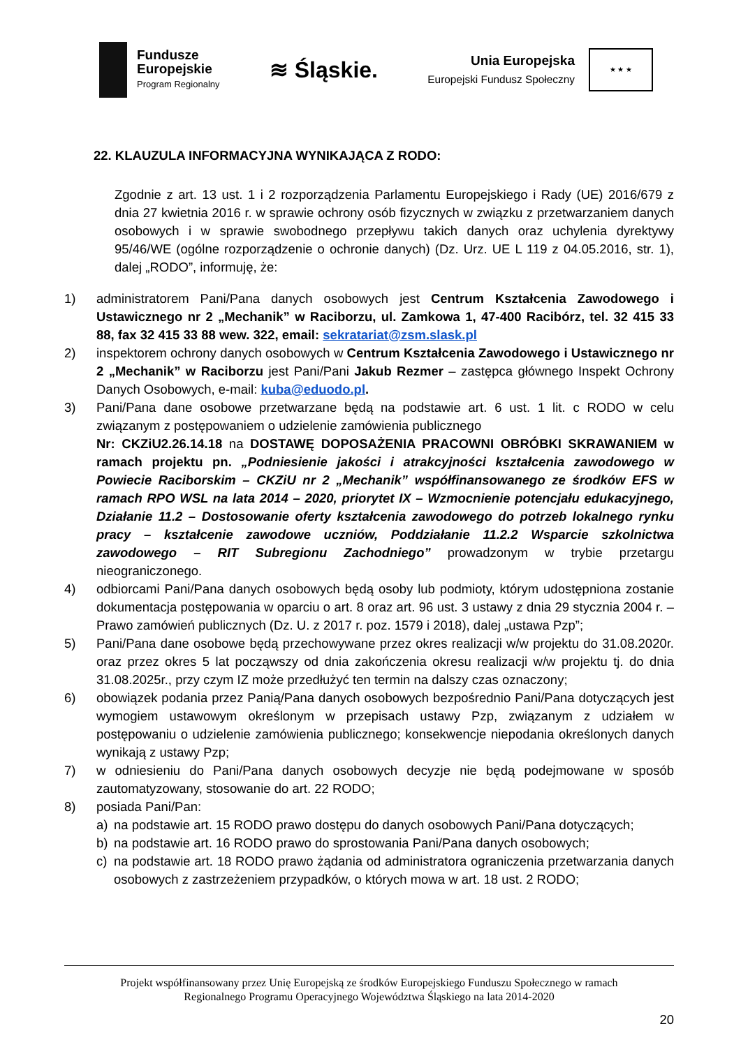Fundusze
Europejskie
Program Regionalny
≋ Śląskie.
Unia Europejska
Europejski Fundusz Społeczny
★ ★ ★
22. KLAUZULA INFORMACYJNA WYNIKAJĄCA Z RODO:
Zgodnie z art. 13 ust. 1 i 2 rozporządzenia Parlamentu Europejskiego i Rady (UE) 2016/679 z dnia 27 kwietnia 2016 r. w sprawie ochrony osób fizycznych w związku z przetwarzaniem danych osobowych i w sprawie swobodnego przepływu takich danych oraz uchylenia dyrektywy 95/46/WE (ogólne rozporządzenie o ochronie danych) (Dz. Urz. UE L 119 z 04.05.2016, str. 1), dalej „RODO”, informuję, że:
1) administratorem Pani/Pana danych osobowych jest Centrum Kształcenia Zawodowego i Ustawicznego nr 2 „Mechanik” w Raciborzu, ul. Zamkowa 1, 47-400 Racibórz, tel. 32 415 33 88, fax 32 415 33 88 wew. 322, email: sekratariat@zsm.slask.pl
2) inspektorem ochrony danych osobowych w Centrum Kształcenia Zawodowego i Ustawicznego nr 2 „Mechanik” w Raciborzu jest Pani/Pani Jakub Rezmer – zastępca głównego Inspekt Ochrony Danych Osobowych, e-mail: kuba@eduodo.pl.
3) Pani/Pana dane osobowe przetwarzane będą na podstawie art. 6 ust. 1 lit. c RODO w celu związanym z postępowaniem o udzielenie zamówienia publicznego
Nr: CKZiU2.26.14.18 na DOSTAWĘ DOPOSAŻENIA PRACOWNI OBRÓBKI SKRAWANIEM w ramach projektu pn. „Podniesienie jakości i atrakcyjności kształcenia zawodowego w Powiecie Raciborskim – CKZiU nr 2 „Mechanik” współfinansowanego ze środków EFS w ramach RPO WSL na lata 2014 – 2020, priorytet IX – Wzmocnienie potencjału edukacyjnego, Działanie 11.2 – Dostosowanie oferty kształcenia zawodowego do potrzeb lokalnego rynku pracy – kształcenie zawodowe uczniów, Poddziałanie 11.2.2 Wsparcie szkolnictwa zawodowego – RIT Subregionu Zachodniego” prowadzonym w trybie przetargu nieograniczonego.
4) odbiorcami Pani/Pana danych osobowych będą osoby lub podmioty, którym udostępniona zostanie dokumentacja postępowania w oparciu o art. 8 oraz art. 96 ust. 3 ustawy z dnia 29 stycznia 2004 r. – Prawo zamówień publicznych (Dz. U. z 2017 r. poz. 1579 i 2018), dalej „ustawa Pzp”;
5) Pani/Pana dane osobowe będą przechowywane przez okres realizacji w/w projektu do 31.08.2020r. oraz przez okres 5 lat począwszy od dnia zakończenia okresu realizacji w/w projektu tj. do dnia 31.08.2025r., przy czym IZ może przedłużyć ten termin na dalszy czas oznaczony;
6) obowiązek podania przez Panią/Pana danych osobowych bezpośrednio Pani/Pana dotyczących jest wymogiem ustawowym określonym w przepisach ustawy Pzp, związanym z udziałem w postępowaniu o udzielenie zamówienia publicznego; konsekwencje niepodania określonych danych wynikają z ustawy Pzp;
7) w odniesieniu do Pani/Pana danych osobowych decyzje nie będą podejmowane w sposób zautomatyzowany, stosowanie do art. 22 RODO;
8) posiada Pani/Pan:
a) na podstawie art. 15 RODO prawo dostępu do danych osobowych Pani/Pana dotyczących;
b) na podstawie art. 16 RODO prawo do sprostowania Pani/Pana danych osobowych;
c) na podstawie art. 18 RODO prawo żądania od administratora ograniczenia przetwarzania danych osobowych z zastrzeżeniem przypadków, o których mowa w art. 18 ust. 2 RODO;
Projekt współfinansowany przez Unię Europejską ze środków Europejskiego Funduszu Społecznego w ramach
Regionalnego Programu Operacyjnego Województwa Śląskiego na lata 2014-2020
20